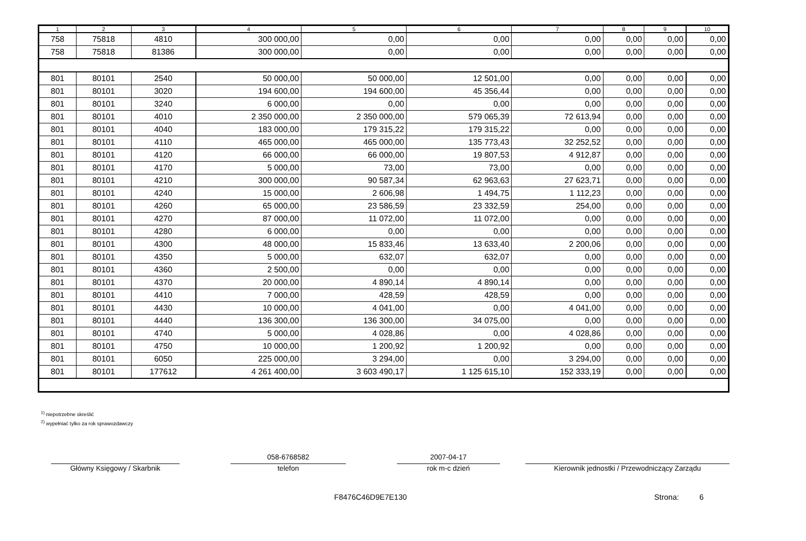| 1 | 2 | 3 | 4 | 5 | 6 | 7 | 8 | 9 | 10 |
| --- | --- | --- | --- | --- | --- | --- | --- | --- | --- |
| 758 | 75818 | 4810 | 300 000,00 | 0,00 | 0,00 | 0,00 | 0,00 | 0,00 | 0,00 |
| 758 | 75818 | 81386 | 300 000,00 | 0,00 | 0,00 | 0,00 | 0,00 | 0,00 | 0,00 |
| 801 | 80101 | 2540 | 50 000,00 | 50 000,00 | 12 501,00 | 0,00 | 0,00 | 0,00 | 0,00 |
| 801 | 80101 | 3020 | 194 600,00 | 194 600,00 | 45 356,44 | 0,00 | 0,00 | 0,00 | 0,00 |
| 801 | 80101 | 3240 | 6 000,00 | 0,00 | 0,00 | 0,00 | 0,00 | 0,00 | 0,00 |
| 801 | 80101 | 4010 | 2 350 000,00 | 2 350 000,00 | 579 065,39 | 72 613,94 | 0,00 | 0,00 | 0,00 |
| 801 | 80101 | 4040 | 183 000,00 | 179 315,22 | 179 315,22 | 0,00 | 0,00 | 0,00 | 0,00 |
| 801 | 80101 | 4110 | 465 000,00 | 465 000,00 | 135 773,43 | 32 252,52 | 0,00 | 0,00 | 0,00 |
| 801 | 80101 | 4120 | 66 000,00 | 66 000,00 | 19 807,53 | 4 912,87 | 0,00 | 0,00 | 0,00 |
| 801 | 80101 | 4170 | 5 000,00 | 73,00 | 73,00 | 0,00 | 0,00 | 0,00 | 0,00 |
| 801 | 80101 | 4210 | 300 000,00 | 90 587,34 | 62 963,63 | 27 623,71 | 0,00 | 0,00 | 0,00 |
| 801 | 80101 | 4240 | 15 000,00 | 2 606,98 | 1 494,75 | 1 112,23 | 0,00 | 0,00 | 0,00 |
| 801 | 80101 | 4260 | 65 000,00 | 23 586,59 | 23 332,59 | 254,00 | 0,00 | 0,00 | 0,00 |
| 801 | 80101 | 4270 | 87 000,00 | 11 072,00 | 11 072,00 | 0,00 | 0,00 | 0,00 | 0,00 |
| 801 | 80101 | 4280 | 6 000,00 | 0,00 | 0,00 | 0,00 | 0,00 | 0,00 | 0,00 |
| 801 | 80101 | 4300 | 48 000,00 | 15 833,46 | 13 633,40 | 2 200,06 | 0,00 | 0,00 | 0,00 |
| 801 | 80101 | 4350 | 5 000,00 | 632,07 | 632,07 | 0,00 | 0,00 | 0,00 | 0,00 |
| 801 | 80101 | 4360 | 2 500,00 | 0,00 | 0,00 | 0,00 | 0,00 | 0,00 | 0,00 |
| 801 | 80101 | 4370 | 20 000,00 | 4 890,14 | 4 890,14 | 0,00 | 0,00 | 0,00 | 0,00 |
| 801 | 80101 | 4410 | 7 000,00 | 428,59 | 428,59 | 0,00 | 0,00 | 0,00 | 0,00 |
| 801 | 80101 | 4430 | 10 000,00 | 4 041,00 | 0,00 | 4 041,00 | 0,00 | 0,00 | 0,00 |
| 801 | 80101 | 4440 | 136 300,00 | 136 300,00 | 34 075,00 | 0,00 | 0,00 | 0,00 | 0,00 |
| 801 | 80101 | 4740 | 5 000,00 | 4 028,86 | 0,00 | 4 028,86 | 0,00 | 0,00 | 0,00 |
| 801 | 80101 | 4750 | 10 000,00 | 1 200,92 | 1 200,92 | 0,00 | 0,00 | 0,00 | 0,00 |
| 801 | 80101 | 6050 | 225 000,00 | 3 294,00 | 0,00 | 3 294,00 | 0,00 | 0,00 | 0,00 |
| 801 | 80101 | 177612 | 4 261 400,00 | 3 603 490,17 | 1 125 615,10 | 152 333,19 | 0,00 | 0,00 | 0,00 |
<sup>1)</sup> niepotrzebne skreślić
<sup>2)</sup> wypełniać tylko za rok sprawozdawczy
Główny Księgowy / Skarbnik
058-6768582
telefon
2007-04-17
rok m-c dzień
Kierownik jednostki / Przewodniczący Zarządu
F8476C46D9E7E130 Strona: 6